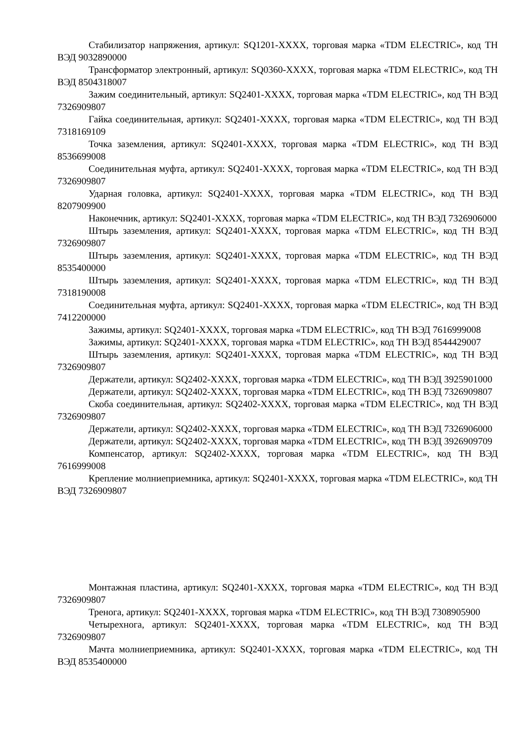Стабилизатор напряжения, артикул: SQ1201-XXXX, торговая марка «TDM ELECTRIC», код ТН ВЭД 9032890000
Трансформатор электронный, артикул: SQ0360-XXXX, торговая марка «TDM ELECTRIC», код ТН ВЭД 8504318007
Зажим соединительный, артикул: SQ2401-XXXX, торговая марка «TDM ELECTRIC», код ТН ВЭД 7326909807
Гайка соединительная, артикул: SQ2401-XXXX, торговая марка «TDM ELECTRIC», код ТН ВЭД 7318169109
Точка заземления, артикул: SQ2401-XXXX, торговая марка «TDM ELECTRIC», код ТН ВЭД 8536699008
Соединительная муфта, артикул: SQ2401-XXXX, торговая марка «TDM ELECTRIC», код ТН ВЭД 7326909807
Ударная головка, артикул: SQ2401-XXXX, торговая марка «TDM ELECTRIC», код ТН ВЭД 8207909900
Наконечник, артикул: SQ2401-XXXX, торговая марка «TDM ELECTRIC», код ТН ВЭД 7326906000
Штырь заземления, артикул: SQ2401-XXXX, торговая марка «TDM ELECTRIC», код ТН ВЭД 7326909807
Штырь заземления, артикул: SQ2401-XXXX, торговая марка «TDM ELECTRIC», код ТН ВЭД 8535400000
Штырь заземления, артикул: SQ2401-XXXX, торговая марка «TDM ELECTRIC», код ТН ВЭД 7318190008
Соединительная муфта, артикул: SQ2401-XXXX, торговая марка «TDM ELECTRIC», код ТН ВЭД 7412200000
Зажимы, артикул: SQ2401-XXXX, торговая марка «TDM ELECTRIC», код ТН ВЭД 7616999008
Зажимы, артикул: SQ2401-XXXX, торговая марка «TDM ELECTRIC», код ТН ВЭД 8544429007
Штырь заземления, артикул: SQ2401-XXXX, торговая марка «TDM ELECTRIC», код ТН ВЭД 7326909807
Держатели, артикул: SQ2402-XXXX, торговая марка «TDM ELECTRIC», код ТН ВЭД 3925901000
Держатели, артикул: SQ2402-XXXX, торговая марка «TDM ELECTRIC», код ТН ВЭД 7326909807
Скоба соединительная, артикул: SQ2402-XXXX, торговая марка «TDM ELECTRIC», код ТН ВЭД 7326909807
Держатели, артикул: SQ2402-XXXX, торговая марка «TDM ELECTRIC», код ТН ВЭД 7326906000
Держатели, артикул: SQ2402-XXXX, торговая марка «TDM ELECTRIC», код ТН ВЭД 3926909709
Компенсатор, артикул: SQ2402-XXXX, торговая марка «TDM ELECTRIC», код ТН ВЭД 7616999008
Крепление молниеприемника, артикул: SQ2401-XXXX, торговая марка «TDM ELECTRIC», код ТН ВЭД 7326909807
Монтажная пластина, артикул: SQ2401-XXXX, торговая марка «TDM ELECTRIC», код ТН ВЭД 7326909807
Тренога, артикул: SQ2401-XXXX, торговая марка «TDM ELECTRIC», код ТН ВЭД 7308905900
Четырехнога, артикул: SQ2401-XXXX, торговая марка «TDM ELECTRIC», код ТН ВЭД 7326909807
Мачта молниеприемника, артикул: SQ2401-XXXX, торговая марка «TDM ELECTRIC», код ТН ВЭД 8535400000